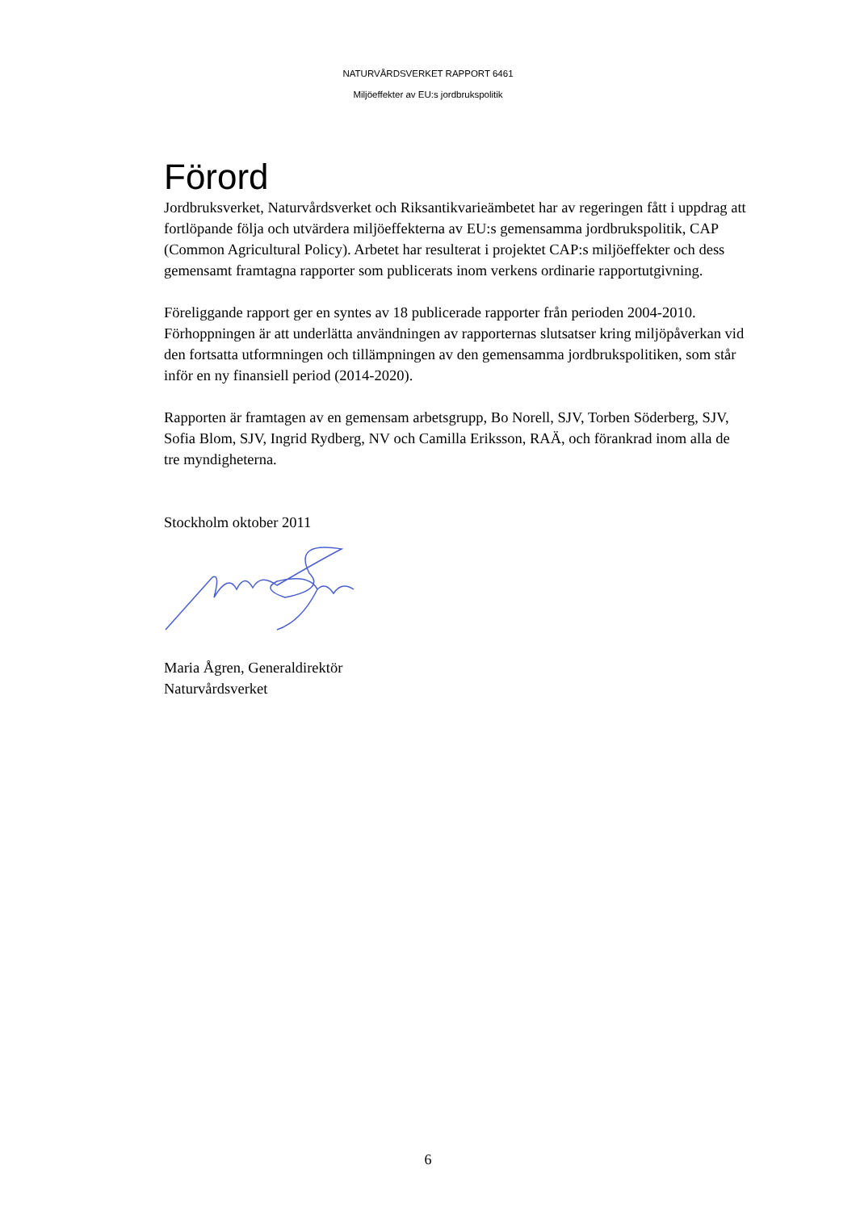NATURVÅRDSVERKET RAPPORT 6461
Miljöeffekter av EU:s jordbrukspolitik
Förord
Jordbruksverket, Naturvårdsverket och Riksantikvarieämbetet har av regeringen fått i uppdrag att fortlöpande följa och utvärdera miljöeffekterna av EU:s gemensamma jordbrukspolitik, CAP (Common Agricultural Policy). Arbetet har resulterat i projektet CAP:s miljöeffekter och dess gemensamt framtagna rapporter som publicerats inom verkens ordinarie rapportutgivning.
Föreliggande rapport ger en syntes av 18 publicerade rapporter från perioden 2004-2010. Förhoppningen är att underlätta användningen av rapporternas slutsatser kring miljöpåverkan vid den fortsatta utformningen och tillämpningen av den gemensamma jordbrukspolitiken, som står inför en ny finansiell period (2014-2020).
Rapporten är framtagen av en gemensam arbetsgrupp, Bo Norell, SJV, Torben Söderberg, SJV, Sofia Blom, SJV, Ingrid Rydberg, NV och Camilla Eriksson, RAÄ, och förankrad inom alla de tre myndigheterna.
Stockholm oktober 2011
Maria Ågren, Generaldirektör
Naturvårdsverket
6